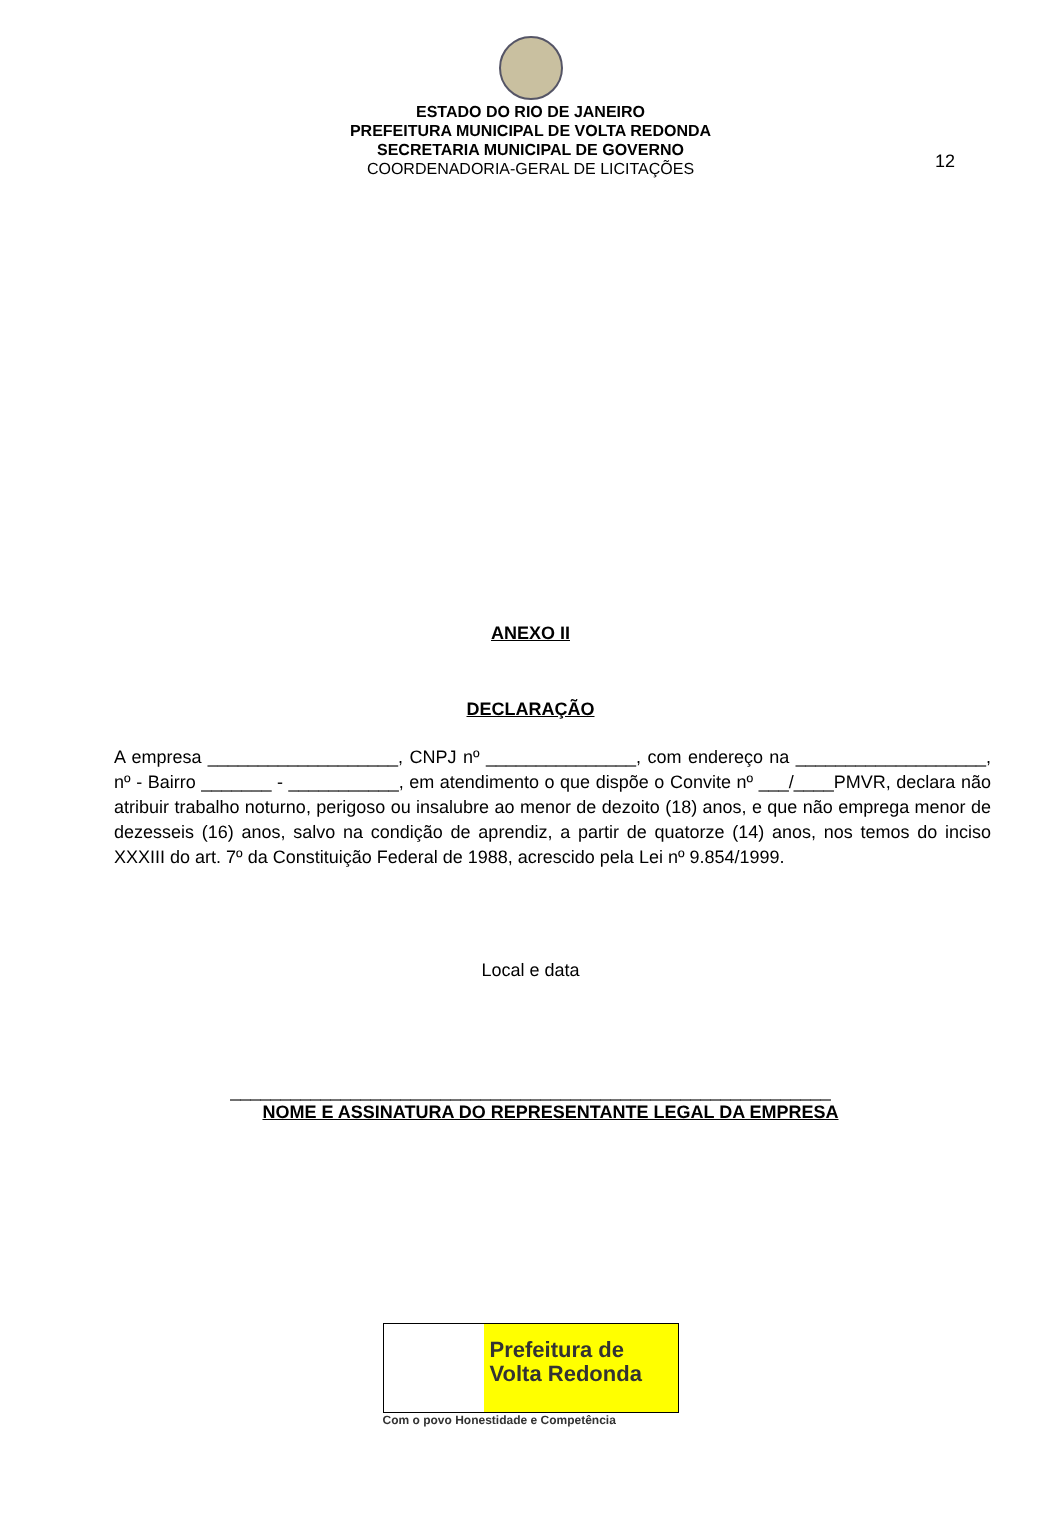ESTADO DO RIO DE JANEIRO
PREFEITURA MUNICIPAL DE VOLTA REDONDA
SECRETARIA MUNICIPAL DE GOVERNO
COORDENADORIA-GERAL DE LICITAÇÕES
12
ANEXO II
DECLARAÇÃO
A empresa ___________________, CNPJ nº _______________, com endereço na ___________________, nº - Bairro _______ - ___________, em atendimento o que dispõe o Convite nº ___/____PMVR, declara não atribuir trabalho noturno, perigoso ou insalubre ao menor de dezoito (18) anos, e que não emprega menor de dezesseis (16) anos, salvo na condição de aprendiz, a partir de quatorze (14) anos, nos temos do inciso XXXIII do art. 7º da Constituição Federal de 1988, acrescido pela Lei nº 9.854/1999.
Local e data
____________________________________________________________
NOME E ASSINATURA DO REPRESENTANTE LEGAL DA EMPRESA
Prefeitura de
Volta Redonda
Com o povo Honestidade e Competência